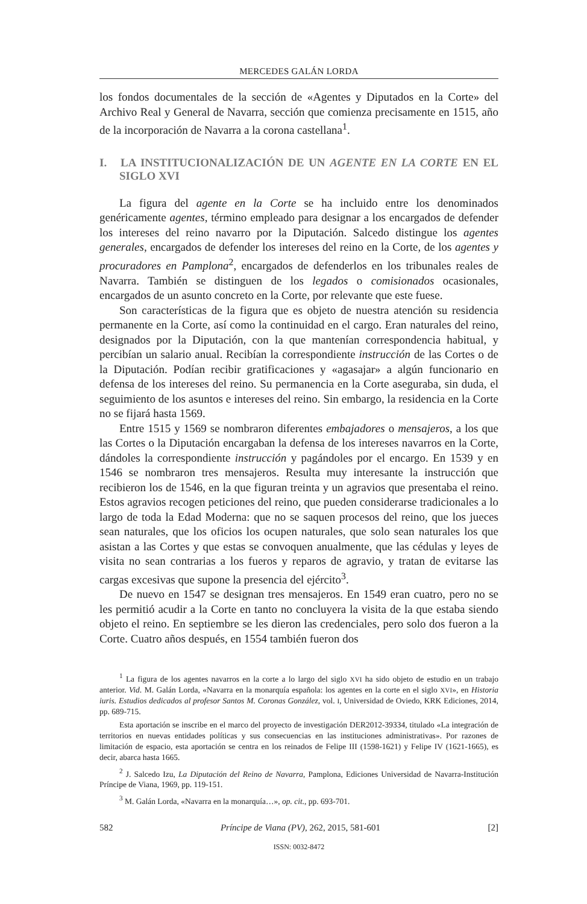MERCEDES GALÁN LORDA
los fondos documentales de la sección de «Agentes y Diputados en la Corte» del Archivo Real y General de Navarra, sección que comienza precisamente en 1515, año de la incorporación de Navarra a la corona castellana<sup>1</sup>.
I. LA INSTITUCIONALIZACIÓN DE UN AGENTE EN LA CORTE EN EL SIGLO XVI
La figura del agente en la Corte se ha incluido entre los denominados genéricamente agentes, término empleado para designar a los encargados de defender los intereses del reino navarro por la Diputación. Salcedo distingue los agentes generales, encargados de defender los intereses del reino en la Corte, de los agentes y procuradores en Pamplona<sup>2</sup>, encargados de defenderlos en los tribunales reales de Navarra. También se distinguen de los legados o comisionados ocasionales, encargados de un asunto concreto en la Corte, por relevante que este fuese.
Son características de la figura que es objeto de nuestra atención su residencia permanente en la Corte, así como la continuidad en el cargo. Eran naturales del reino, designados por la Diputación, con la que mantenían correspondencia habitual, y percibían un salario anual. Recibían la correspondiente instrucción de las Cortes o de la Diputación. Podían recibir gratificaciones y «agasajar» a algún funcionario en defensa de los intereses del reino. Su permanencia en la Corte aseguraba, sin duda, el seguimiento de los asuntos e intereses del reino. Sin embargo, la residencia en la Corte no se fijará hasta 1569.
Entre 1515 y 1569 se nombraron diferentes embajadores o mensajeros, a los que las Cortes o la Diputación encargaban la defensa de los intereses navarros en la Corte, dándoles la correspondiente instrucción y pagándoles por el encargo. En 1539 y en 1546 se nombraron tres mensajeros. Resulta muy interesante la instrucción que recibieron los de 1546, en la que figuran treinta y un agravios que presentaba el reino. Estos agravios recogen peticiones del reino, que pueden considerarse tradicionales a lo largo de toda la Edad Moderna: que no se saquen procesos del reino, que los jueces sean naturales, que los oficios los ocupen naturales, que solo sean naturales los que asistan a las Cortes y que estas se convoquen anualmente, que las cédulas y leyes de visita no sean contrarias a los fueros y reparos de agravio, y tratan de evitarse las cargas excesivas que supone la presencia del ejército<sup>3</sup>.
De nuevo en 1547 se designan tres mensajeros. En 1549 eran cuatro, pero no se les permitió acudir a la Corte en tanto no concluyera la visita de la que estaba siendo objeto el reino. En septiembre se les dieron las credenciales, pero solo dos fueron a la Corte. Cuatro años después, en 1554 también fueron dos
<sup>1</sup> La figura de los agentes navarros en la corte a lo largo del siglo XVI ha sido objeto de estudio en un trabajo anterior. Vid. M. Galán Lorda, «Navarra en la monarquía española: los agentes en la corte en el siglo XVI», en Historia iuris. Estudios dedicados al profesor Santos M. Coronas González, vol. I, Universidad de Oviedo, KRK Ediciones, 2014, pp. 689-715.
Esta aportación se inscribe en el marco del proyecto de investigación DER2012-39334, titulado «La integración de territorios en nuevas entidades políticas y sus consecuencias en las instituciones administrativas». Por razones de limitación de espacio, esta aportación se centra en los reinados de Felipe III (1598-1621) y Felipe IV (1621-1665), es decir, abarca hasta 1665.
<sup>2</sup> J. Salcedo Izu, La Diputación del Reino de Navarra, Pamplona, Ediciones Universidad de Navarra-Institución Príncipe de Viana, 1969, pp. 119-151.
<sup>3</sup> M. Galán Lorda, «Navarra en la monarquía…», op. cit., pp. 693-701.
582 Príncipe de Viana (PV), 262, 2015, 581-601 [2]
ISSN: 0032-8472